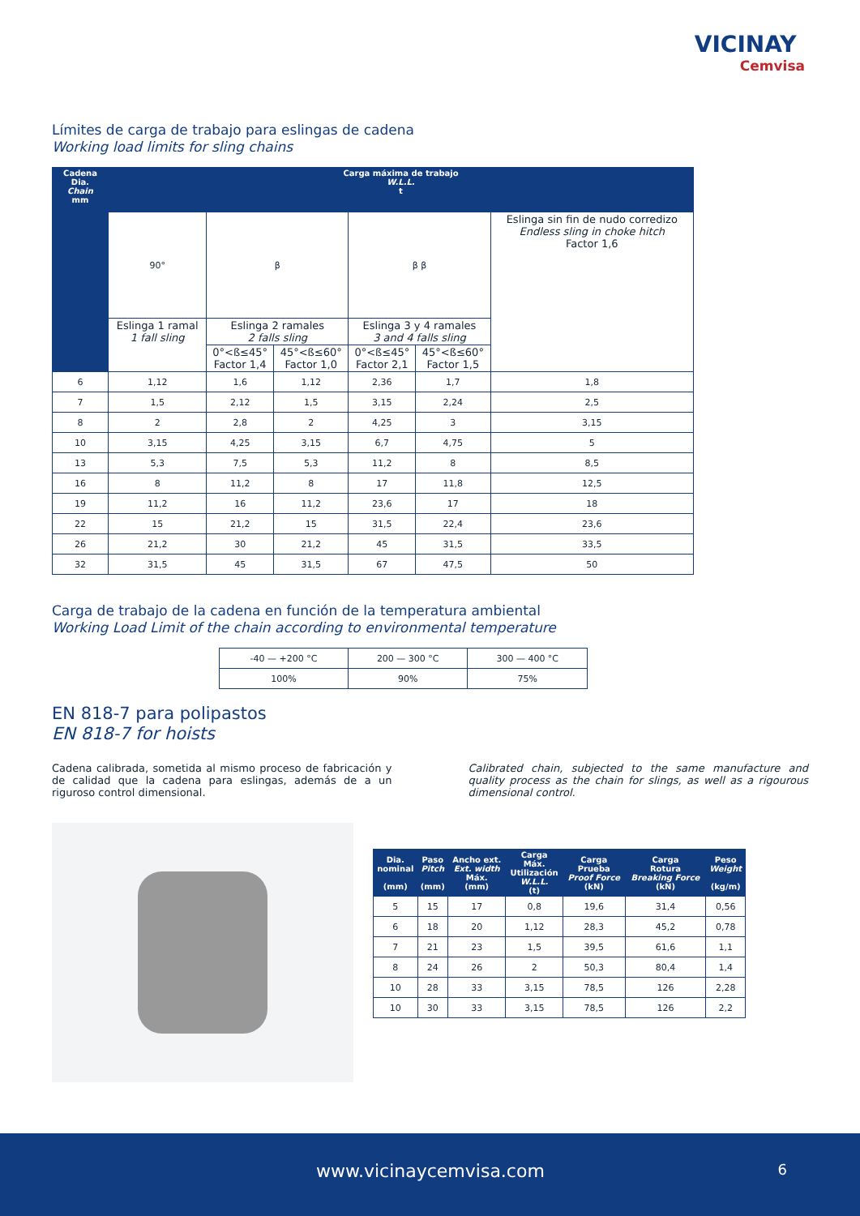VICINAY
Cemvisa
Límites de carga de trabajo para eslingas de cadena
Working load limits for sling chains
| Cadena Dia. Chain mm | Carga máxima de trabajo W.L.L. t | | | | | |
| --- | --- | --- | --- | --- | --- | --- |
| | 90° | β | | β β | | Eslinga sin fin de nudo corredizo Endless sling in choke hitch Factor 1,6 |
| | Eslinga 1 ramal 1 fall sling | Eslinga 2 ramales 2 falls sling | | Eslinga 3 y 4 ramales 3 and 4 falls sling | | |
| | | 0°<ß≤45° Factor 1,4 | 45°<ß≤60° Factor 1,0 | 0°<ß≤45° Factor 2,1 | 45°<ß≤60° Factor 1,5 | |
| 6 | 1,12 | 1,6 | 1,12 | 2,36 | 1,7 | 1,8 |
| 7 | 1,5 | 2,12 | 1,5 | 3,15 | 2,24 | 2,5 |
| 8 | 2 | 2,8 | 2 | 4,25 | 3 | 3,15 |
| 10 | 3,15 | 4,25 | 3,15 | 6,7 | 4,75 | 5 |
| 13 | 5,3 | 7,5 | 5,3 | 11,2 | 8 | 8,5 |
| 16 | 8 | 11,2 | 8 | 17 | 11,8 | 12,5 |
| 19 | 11,2 | 16 | 11,2 | 23,6 | 17 | 18 |
| 22 | 15 | 21,2 | 15 | 31,5 | 22,4 | 23,6 |
| 26 | 21,2 | 30 | 21,2 | 45 | 31,5 | 33,5 |
| 32 | 31,5 | 45 | 31,5 | 67 | 47,5 | 50 |
Carga de trabajo de la cadena en función de la temperatura ambiental
Working Load Limit of the chain according to environmental temperature
| -40 — +200 °C | 200 — 300 °C | 300 — 400 °C |
| 100% | 90% | 75% |
EN 818-7 para polipastos
EN 818-7 for hoists
Cadena calibrada, sometida al mismo proceso de fabricación y de calidad que la cadena para eslingas, además de a un riguroso control dimensional.
Calibrated chain, subjected to the same manufacture and quality process as the chain for slings, as well as a rigourous dimensional control.
| Dia. nominal (mm) | Paso Pitch (mm) | Ancho ext. Ext. width Máx. (mm) | Carga Máx. Utilización W.L.L. (t) | Carga Prueba Proof Force (kN) | Carga Rotura Breaking Force (kN) | Peso Weight (kg/m) |
| --- | --- | --- | --- | --- | --- | --- |
| 5 | 15 | 17 | 0,8 | 19,6 | 31,4 | 0,56 |
| 6 | 18 | 20 | 1,12 | 28,3 | 45,2 | 0,78 |
| 7 | 21 | 23 | 1,5 | 39,5 | 61,6 | 1,1 |
| 8 | 24 | 26 | 2 | 50,3 | 80,4 | 1,4 |
| 10 | 28 | 33 | 3,15 | 78,5 | 126 | 2,28 |
| 10 | 30 | 33 | 3,15 | 78,5 | 126 | 2,2 |
www.vicinaycemvisa.com 6